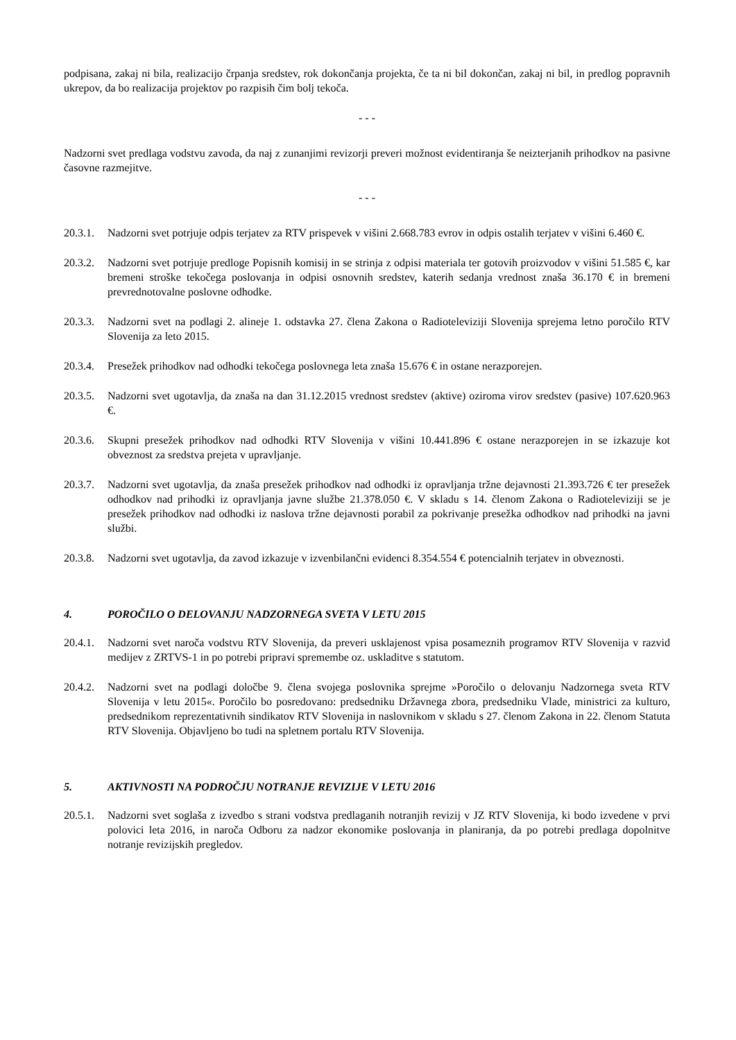podpisana, zakaj ni bila, realizacijo črpanja sredstev, rok dokončanja projekta, če ta ni bil dokončan, zakaj ni bil, in predlog popravnih ukrepov, da bo realizacija projektov po razpisih čim bolj tekoča.
- - -
Nadzorni svet predlaga vodstvu zavoda, da naj z zunanjimi revizorji preveri možnost evidentiranja še neizterjanih prihodkov na pasivne časovne razmejitve.
- - -
20.3.1. Nadzorni svet potrjuje odpis terjatev za RTV prispevek v višini 2.668.783 evrov in odpis ostalih terjatev v višini 6.460 €.
20.3.2. Nadzorni svet potrjuje predloge Popisnih komisij in se strinja z odpisi materiala ter gotovih proizvodov v višini 51.585 €, kar bremeni stroške tekočega poslovanja in odpisi osnovnih sredstev, katerih sedanja vrednost znaša 36.170 € in bremeni prevrednotovalne poslovne odhodke.
20.3.3. Nadzorni svet na podlagi 2. alineje 1. odstavka 27. člena Zakona o Radioteleviziji Slovenija sprejema letno poročilo RTV Slovenija za leto 2015.
20.3.4. Presežek prihodkov nad odhodki tekočega poslovnega leta znaša 15.676 € in ostane nerazporejen.
20.3.5. Nadzorni svet ugotavlja, da znaša na dan 31.12.2015 vrednost sredstev (aktive) oziroma virov sredstev (pasive) 107.620.963 €.
20.3.6. Skupni presežek prihodkov nad odhodki RTV Slovenija v višini 10.441.896 € ostane nerazporejen in se izkazuje kot obveznost za sredstva prejeta v upravljanje.
20.3.7. Nadzorni svet ugotavlja, da znaša presežek prihodkov nad odhodki iz opravljanja tržne dejavnosti 21.393.726 € ter presežek odhodkov nad prihodki iz opravljanja javne službe 21.378.050 €. V skladu s 14. členom Zakona o Radioteleviziji se je presežek prihodkov nad odhodki iz naslova tržne dejavnosti porabil za pokrivanje presežka odhodkov nad prihodki na javni službi.
20.3.8. Nadzorni svet ugotavlja, da zavod izkazuje v izvenbilančni evidenci 8.354.554 € potencialnih terjatev in obveznosti.
4. POROČILO O DELOVANJU NADZORNEGA SVETA V LETU 2015
20.4.1. Nadzorni svet naroča vodstvu RTV Slovenija, da preveri usklajenost vpisa posameznih programov RTV Slovenija v razvid medijev z ZRTVS-1 in po potrebi pripravi spremembe oz. uskladitve s statutom.
20.4.2. Nadzorni svet na podlagi določbe 9. člena svojega poslovnika sprejme »Poročilo o delovanju Nadzornega sveta RTV Slovenija v letu 2015«. Poročilo bo posredovano: predsedniku Državnega zbora, predsedniku Vlade, ministrici za kulturo, predsednikom reprezentativnih sindikatov RTV Slovenija in naslovnikom v skladu s 27. členom Zakona in 22. členom Statuta RTV Slovenija. Objavljeno bo tudi na spletnem portalu RTV Slovenija.
5. AKTIVNOSTI NA PODROČJU NOTRANJE REVIZIJE V LETU 2016
20.5.1. Nadzorni svet soglaša z izvedbo s strani vodstva predlaganih notranjih revizij v JZ RTV Slovenija, ki bodo izvedene v prvi polovici leta 2016, in naroča Odboru za nadzor ekonomike poslovanja in planiranja, da po potrebi predlaga dopolnitve notranje revizijskih pregledov.